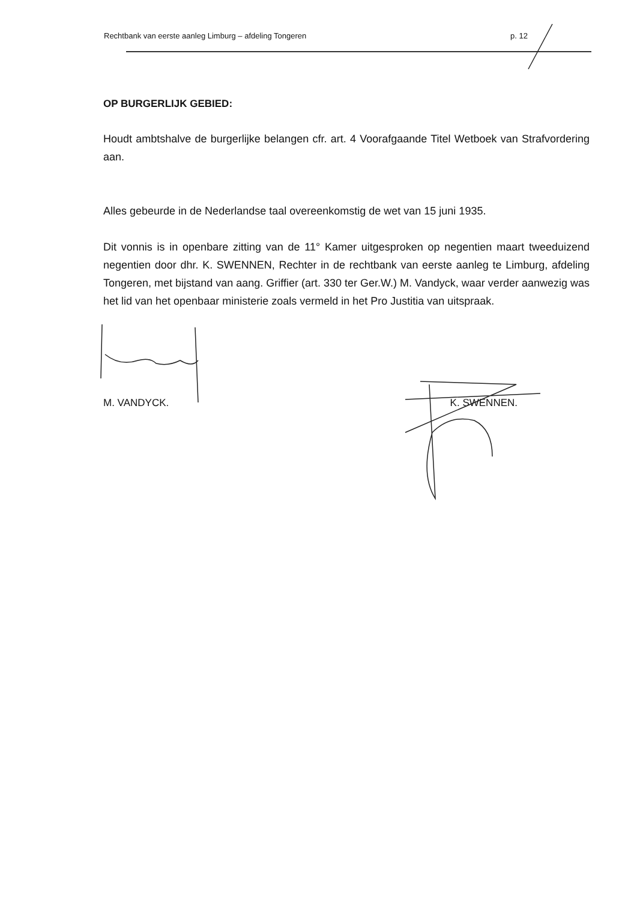Rechtbank van eerste aanleg Limburg – afdeling Tongeren p. 12
OP BURGERLIJK GEBIED:
Houdt ambtshalve de burgerlijke belangen cfr. art. 4 Voorafgaande Titel Wetboek van Strafvordering aan.
Alles gebeurde in de Nederlandse taal overeenkomstig de wet van 15 juni 1935.
Dit vonnis is in openbare zitting van de 11° Kamer uitgesproken op negentien maart tweeduizend negentien door dhr. K. SWENNEN, Rechter in de rechtbank van eerste aanleg te Limburg, afdeling Tongeren, met bijstand van aang. Griffier (art. 330 ter Ger.W.) M. Vandyck, waar verder aanwezig was het lid van het openbaar ministerie zoals vermeld in het Pro Justitia van uitspraak.
M. VANDYCK. K. SWENNEN.